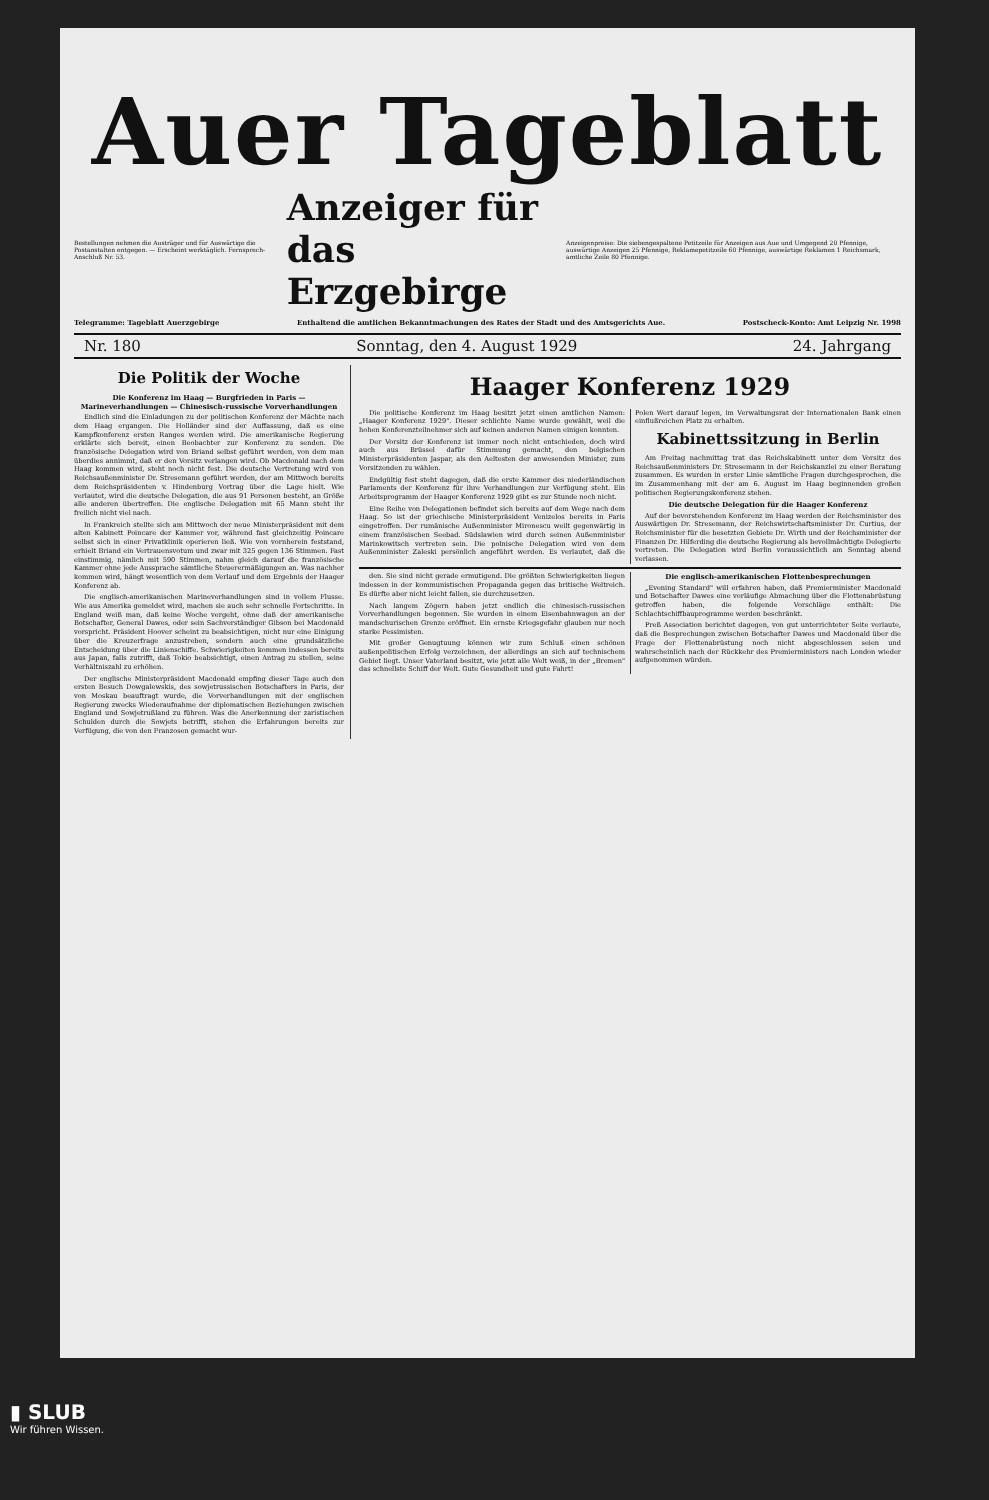Auer Tageblatt
Bestellungen nehmen die Austräger und für Auswärtige die Postanstalten entgegen. — Erscheint werktäglich. Fernsprech-Anschluß Nr. 53.
Anzeiger für das Erzgebirge
Anzeigenpreise: Die siebengespaltene Petitzeile für Anzeigen aus Aue und Umgegend 20 Pfennige, auswärtige Anzeigen 25 Pfennige, Reklamepetitzeile 60 Pfennige, auswärtige Reklamen 1 Reichsmark, amtliche Zeile 80 Pfennige.
Telegramme: Tageblatt Auerzgebirge Enthaltend die amtlichen Bekanntmachungen des Rates der Stadt und des Amtsgerichts Aue. Postscheck-Konto: Amt Leipzig Nr. 1998
Nr. 180 Sonntag, den 4. August 1929 24. Jahrgang
Die Politik der Woche
Die Konferenz im Haag — Burgfrieden in Paris — Marineverhandlungen — Chinesisch-russische Vorverhandlungen
Endlich sind die Einladungen zu der politischen Konferenz der Mächte nach dem Haag ergangen. Die Holländer sind der Auffassung, daß es eine Kampfkonferenz ersten Ranges werden wird. Die amerikanische Regierung erklärte sich bereit, einen Beobachter zur Konferenz zu senden. Die französische Delegation wird von Briand selbst geführt werden, von dem man überdies annimmt, daß er den Vorsitz verlangen wird. Ob Macdonald nach dem Haag kommen wird, steht noch nicht fest. Die deutsche Vertretung wird von Reichsaußenminister Dr. Stresemann geführt werden, der am Mittwoch bereits dem Reichspräsidenten v. Hindenburg Vortrag über die Lage hielt. Wie verlautet, wird die deutsche Delegation, die aus 91 Personen besteht, an Größe alle anderen übertreffen. Die englische Delegation mit 65 Mann steht ihr freilich nicht viel nach.
In Frankreich stellte sich am Mittwoch der neue Ministerpräsident mit dem alten Kabinett Poincare der Kammer vor, während fast gleichzeitig Poincare selbst sich in einer Privatklinik operieren ließ. Wie von vornherein feststand, erhielt Briand ein Vertrauensvotum und zwar mit 325 gegen 136 Stimmen. Fast einstimmig, nämlich mit 590 Stimmen, nahm gleich darauf die französische Kammer ohne jede Aussprache sämtliche Steuerermäßigungen an. Was nachher kommen wird, hängt wesentlich von dem Verlauf und dem Ergebnis der Haager Konferenz ab.
Die englisch-amerikanischen Marineverhandlungen sind in vollem Flusse. Wie aus Amerika gemeldet wird, machen sie auch sehr schnelle Fortschritte. In England weiß man, daß keine Woche vergeht, ohne daß der amerikanische Botschafter, General Dawes, oder sein Sachverständiger Gibson bei Macdonald vorspricht. Präsident Hoover scheint zu beabsichtigen, nicht nur eine Einigung über die Kreuzerfrage anzustreben, sondern auch eine grundsätzliche Entscheidung über die Linienschiffe. Schwierigkeiten kommen indessen bereits aus Japan, falls zutrifft, daß Tokio beabsichtigt, einen Antrag zu stellen, seine Verhältniszahl zu erhöhen.
Der englische Ministerpräsident Macdonald empfing dieser Tage auch den ersten Besuch Dowgalewskis, des sowjetrussischen Botschafters in Paris, der von Moskau beauftragt wurde, die Vorverhandlungen mit der englischen Regierung zwecks Wiederaufnahme der diplomatischen Beziehungen zwischen England und Sowjetrußland zu führen. Was die Anerkennung der zaristischen Schulden durch die Sowjets betrifft, stehen die Erfahrungen bereits zur Verfügung, die von den Franzosen gemacht wur-
Haager Konferenz 1929
Die politische Konferenz im Haag besitzt jetzt einen amtlichen Namen: „Haager Konferenz 1929". Dieser schlichte Name wurde gewählt, weil die hohen Konferenzteilnehmer sich auf keinen anderen Namen einigen konnten.
Der Vorsitz der Konferenz ist immer noch nicht entschieden, doch wird auch aus Brüssel dafür Stimmung gemacht, den belgischen Ministerpräsidenten Jaspar, als den Aeltesten der anwesenden Minister, zum Vorsitzenden zu wählen.
Endgültig fest steht dagegen, daß die erste Kammer des niederländischen Parlaments der Konferenz für ihre Verhandlungen zur Verfügung steht. Ein Arbeitsprogramm der Haager Konferenz 1929 gibt es zur Stunde noch nicht.
Eine Reihe von Delegationen befindet sich bereits auf dem Wege nach dem Haag. So ist der griechische Ministerpräsident Venizelos bereits in Paris eingetroffen. Der rumänische Außenminister Mironescu weilt gegenwärtig in einem französischen Seebad. Südslawien wird durch seinen Außenminister Marinkowitsch vertreten sein. Die polnische Delegation wird von dem Außenminister Zaleski persönlich angeführt werden. Es verlautet, daß die Polen Wert darauf legen, im Verwaltungsrat der Internationalen Bank einen einflußreichen Platz zu erhalten.
Kabinettssitzung in Berlin
Am Freitag nachmittag trat das Reichskabinett unter dem Vorsitz des Reichsaußenministers Dr. Stresemann in der Reichskanzlei zu einer Beratung zusammen. Es wurden in erster Linie sämtliche Fragen durchgesprochen, die im Zusammenhang mit der am 6. August im Haag beginnenden großen politischen Regierungskonferenz stehen.
Die deutsche Delegation für die Haager Konferenz
Auf der bevorstehenden Konferenz im Haag werden der Reichsminister des Auswärtigen Dr. Stresemann, der Reichswirtschaftsminister Dr. Curtius, der Reichsminister für die besetzten Gebiete Dr. Wirth und der Reichsminister der Finanzen Dr. Hilferding die deutsche Regierung als bevollmächtigte Delegierte vertreten. Die Delegation wird Berlin voraussichtlich am Sonntag abend verlassen.
den. Sie sind nicht gerade ermutigend. Die größten Schwierigkeiten liegen indessen in der kommunistischen Propaganda gegen das britische Weltreich. Es dürfte aber nicht leicht fallen, sie durchzusetzen.
Nach langem Zögern haben jetzt endlich die chinesisch-russischen Vorverhandlungen begonnen. Sie wurden in einem Eisenbahnwagen an der mandschurischen Grenze eröffnet. Ein ernste Kriegsgefahr glauben nur noch starke Pessimisten.
Mit großer Genugtuung können wir zum Schluß einen schönen außenpolitischen Erfolg verzeichnen, der allerdings an sich auf technischem Gebiet liegt. Unser Vaterland besitzt, wie jetzt alle Welt weiß, in der „Bremen" das schnellste Schiff der Welt. Gute Gesundheit und gute Fahrt!
Die englisch-amerikanischen Flottenbesprechungen
„Evening Standard" will erfahren haben, daß Premierminister Macdonald und Botschafter Dawes eine vorläufige Abmachung über die Flottenabrüstung getroffen haben, die folgende Vorschläge enthält: Die Schlachtschiffbauprogramme werden beschränkt.
Preß Association berichtet dagegen, von gut unterrichteter Seite verlaute, daß die Besprechungen zwischen Botschafter Dawes und Macdonald über die Frage der Flottenabrüstung noch nicht abgeschlossen seien und wahrscheinlich nach der Rückkehr des Premierministers nach London wieder aufgenommen würden.
▮ SLUB
Wir führen Wissen.